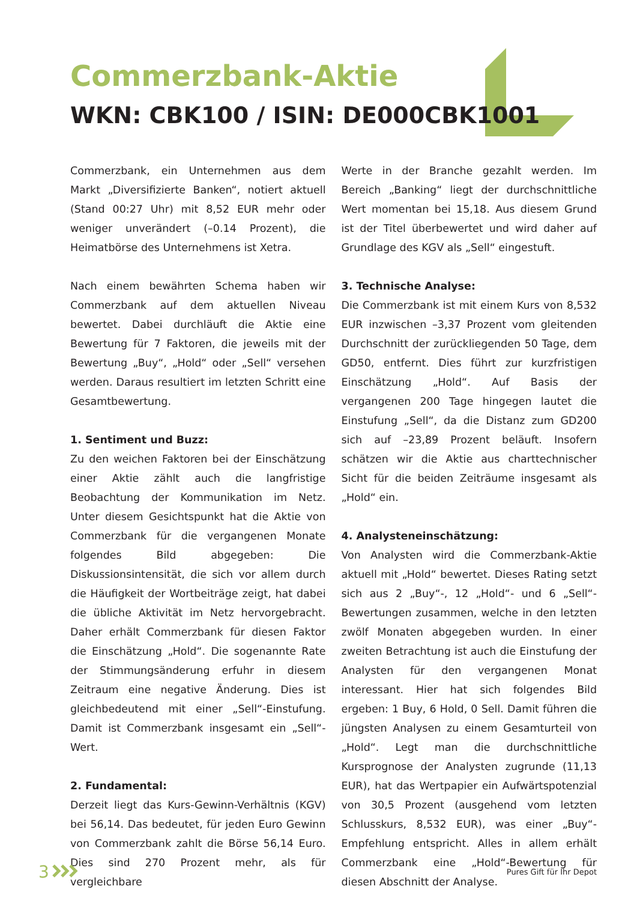Commerzbank-Aktie
WKN: CBK100 / ISIN: DE000CBK1001
Commerzbank, ein Unternehmen aus dem Markt „Diversifizierte Banken“, notiert aktuell (Stand 00:27 Uhr) mit 8,52 EUR mehr oder weniger unverändert (–0.14 Prozent), die Heimatbörse des Unternehmens ist Xetra.
Nach einem bewährten Schema haben wir Commerzbank auf dem aktuellen Niveau bewertet. Dabei durchläuft die Aktie eine Bewertung für 7 Faktoren, die jeweils mit der Bewertung „Buy“, „Hold“ oder „Sell“ versehen werden. Daraus resultiert im letzten Schritt eine Gesamtbewertung.
1. Sentiment und Buzz:
Zu den weichen Faktoren bei der Einschätzung einer Aktie zählt auch die langfristige Beobachtung der Kommunikation im Netz. Unter diesem Gesichtspunkt hat die Aktie von Commerzbank für die vergangenen Monate folgendes Bild abgegeben: Die Diskussionsintensität, die sich vor allem durch die Häufigkeit der Wortbeiträge zeigt, hat dabei die übliche Aktivität im Netz hervorgebracht. Daher erhält Commerzbank für diesen Faktor die Einschätzung „Hold“. Die sogenannte Rate der Stimmungsänderung erfuhr in diesem Zeitraum eine negative Änderung. Dies ist gleichbedeutend mit einer „Sell“-Einstufung. Damit ist Commerzbank insgesamt ein „Sell“-Wert.
2. Fundamental:
Derzeit liegt das Kurs-Gewinn-Verhältnis (KGV) bei 56,14. Das bedeutet, für jeden Euro Gewinn von Commerzbank zahlt die Börse 56,14 Euro. Dies sind 270 Prozent mehr, als für vergleichbare
Werte in der Branche gezahlt werden. Im Bereich „Banking“ liegt der durchschnittliche Wert momentan bei 15,18. Aus diesem Grund ist der Titel überbewertet und wird daher auf Grundlage des KGV als „Sell“ eingestuft.
3. Technische Analyse:
Die Commerzbank ist mit einem Kurs von 8,532 EUR inzwischen –3,37 Prozent vom gleitenden Durchschnitt der zurückliegenden 50 Tage, dem GD50, entfernt. Dies führt zur kurzfristigen Einschätzung „Hold“. Auf Basis der vergangenen 200 Tage hingegen lautet die Einstufung „Sell“, da die Distanz zum GD200 sich auf –23,89 Prozent beläuft. Insofern schätzen wir die Aktie aus charttechnischer Sicht für die beiden Zeiträume insgesamt als „Hold“ ein.
4. Analysteneinschätzung:
Von Analysten wird die Commerzbank-Aktie aktuell mit „Hold“ bewertet. Dieses Rating setzt sich aus 2 „Buy“-, 12 „Hold“- und 6 „Sell“-Bewertungen zusammen, welche in den letzten zwölf Monaten abgegeben wurden. In einer zweiten Betrachtung ist auch die Einstufung der Analysten für den vergangenen Monat interessant. Hier hat sich folgendes Bild ergeben: 1 Buy, 6 Hold, 0 Sell. Damit führen die jüngsten Analysen zu einem Gesamturteil von „Hold“. Legt man die durchschnittliche Kursprognose der Analysten zugrunde (11,13 EUR), hat das Wertpapier ein Aufwärtspotenzial von 30,5 Prozent (ausgehend vom letzten Schlusskurs, 8,532 EUR), was einer „Buy“-Empfehlung entspricht. Alles in allem erhält Commerzbank eine „Hold“-Bewertung für diesen Abschnitt der Analyse.
3
Pures Gift für Ihr Depot